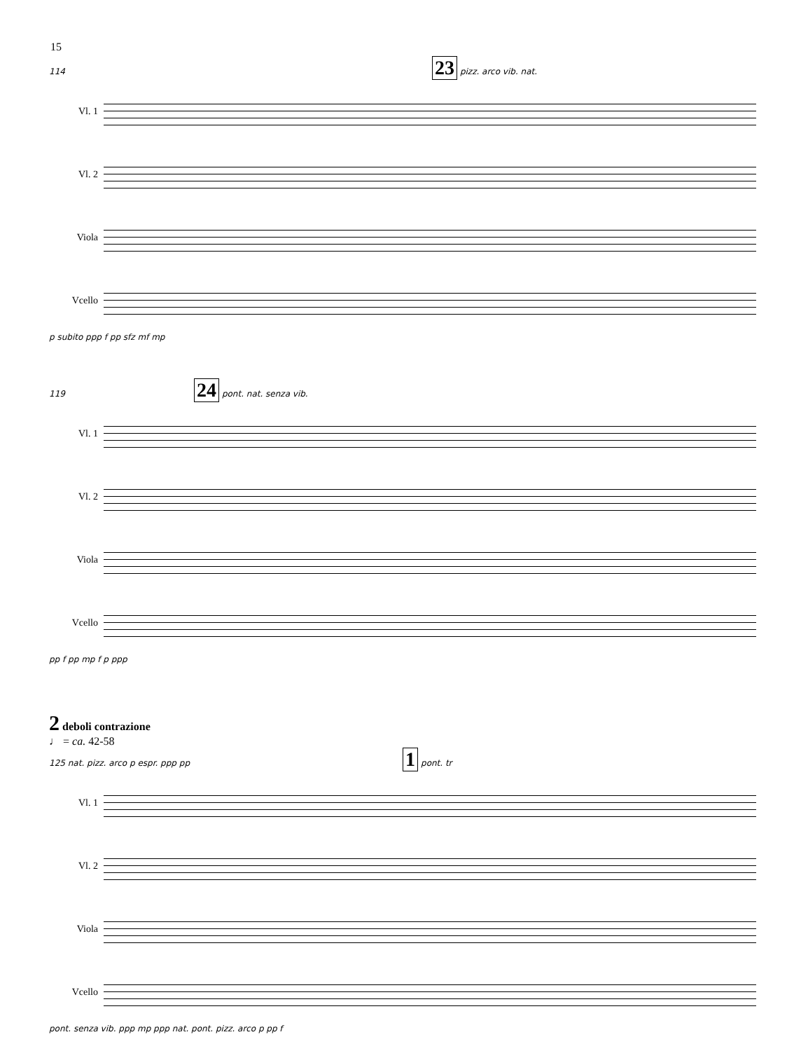15
114 23 pizz. arco vib. nat.
Vl. 1
Vl. 2
Viola
Vcello
p subito ppp f pp sfz mf mp
119 24 pont. nat. senza vib.
Vl. 1
Vl. 2
Viola
Vcello
pp f pp mp f p ppp
2 deboli contrazione
♩ = ca. 42-58
125 nat. pizz. arco p espr. ppp pp 1 pont. tr
Vl. 1
Vl. 2
Viola
Vcello
pont. senza vib. ppp mp ppp nat. pont. pizz. arco p pp f